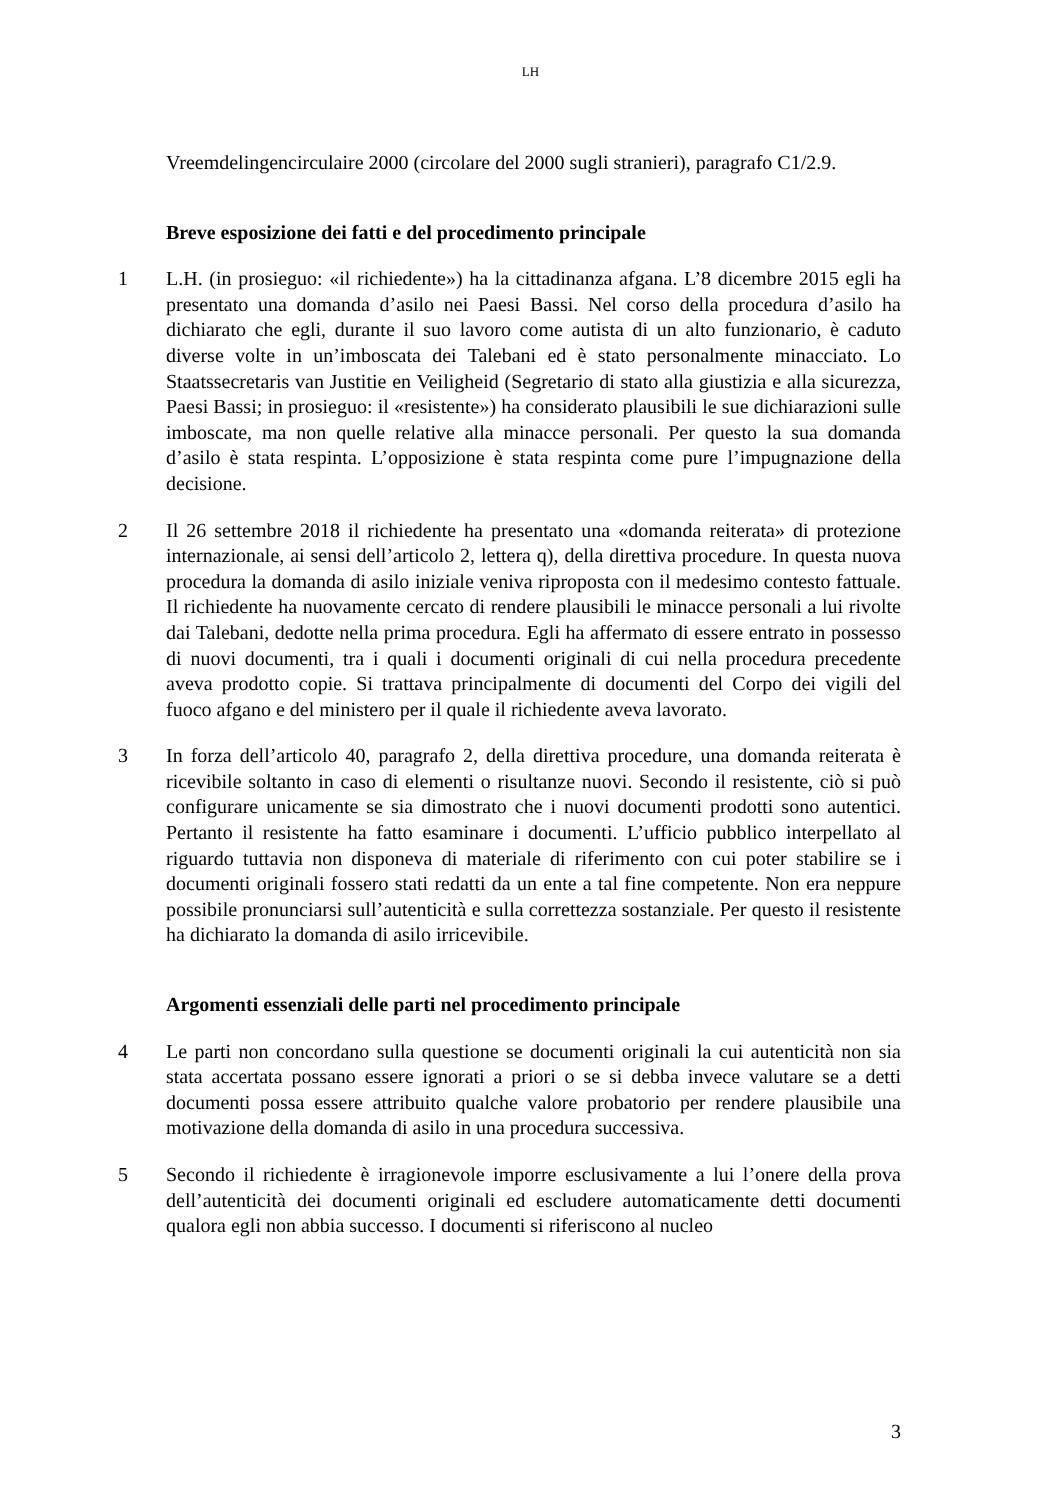LH
Vreemdelingencirculaire 2000 (circolare del 2000 sugli stranieri), paragrafo C1/2.9.
Breve esposizione dei fatti e del procedimento principale
1 L.H. (in prosieguo: «il richiedente») ha la cittadinanza afgana. L’8 dicembre 2015 egli ha presentato una domanda d’asilo nei Paesi Bassi. Nel corso della procedura d’asilo ha dichiarato che egli, durante il suo lavoro come autista di un alto funzionario, è caduto diverse volte in un’imboscata dei Talebani ed è stato personalmente minacciato. Lo Staatssecretaris van Justitie en Veiligheid (Segretario di stato alla giustizia e alla sicurezza, Paesi Bassi; in prosieguo: il «resistente») ha considerato plausibili le sue dichiarazioni sulle imboscate, ma non quelle relative alla minacce personali. Per questo la sua domanda d’asilo è stata respinta. L’opposizione è stata respinta come pure l’impugnazione della decisione.
2 Il 26 settembre 2018 il richiedente ha presentato una «domanda reiterata» di protezione internazionale, ai sensi dell’articolo 2, lettera q), della direttiva procedure. In questa nuova procedura la domanda di asilo iniziale veniva riproposta con il medesimo contesto fattuale. Il richiedente ha nuovamente cercato di rendere plausibili le minacce personali a lui rivolte dai Talebani, dedotte nella prima procedura. Egli ha affermato di essere entrato in possesso di nuovi documenti, tra i quali i documenti originali di cui nella procedura precedente aveva prodotto copie. Si trattava principalmente di documenti del Corpo dei vigili del fuoco afgano e del ministero per il quale il richiedente aveva lavorato.
3 In forza dell’articolo 40, paragrafo 2, della direttiva procedure, una domanda reiterata è ricevibile soltanto in caso di elementi o risultanze nuovi. Secondo il resistente, ciò si può configurare unicamente se sia dimostrato che i nuovi documenti prodotti sono autentici. Pertanto il resistente ha fatto esaminare i documenti. L’ufficio pubblico interpellato al riguardo tuttavia non disponeva di materiale di riferimento con cui poter stabilire se i documenti originali fossero stati redatti da un ente a tal fine competente. Non era neppure possibile pronunciarsi sull’autenticità e sulla correttezza sostanziale. Per questo il resistente ha dichiarato la domanda di asilo irricevibile.
Argomenti essenziali delle parti nel procedimento principale
4 Le parti non concordano sulla questione se documenti originali la cui autenticità non sia stata accertata possano essere ignorati a priori o se si debba invece valutare se a detti documenti possa essere attribuito qualche valore probatorio per rendere plausibile una motivazione della domanda di asilo in una procedura successiva.
5 Secondo il richiedente è irragionevole imporre esclusivamente a lui l’onere della prova dell’autenticità dei documenti originali ed escludere automaticamente detti documenti qualora egli non abbia successo. I documenti si riferiscono al nucleo
3